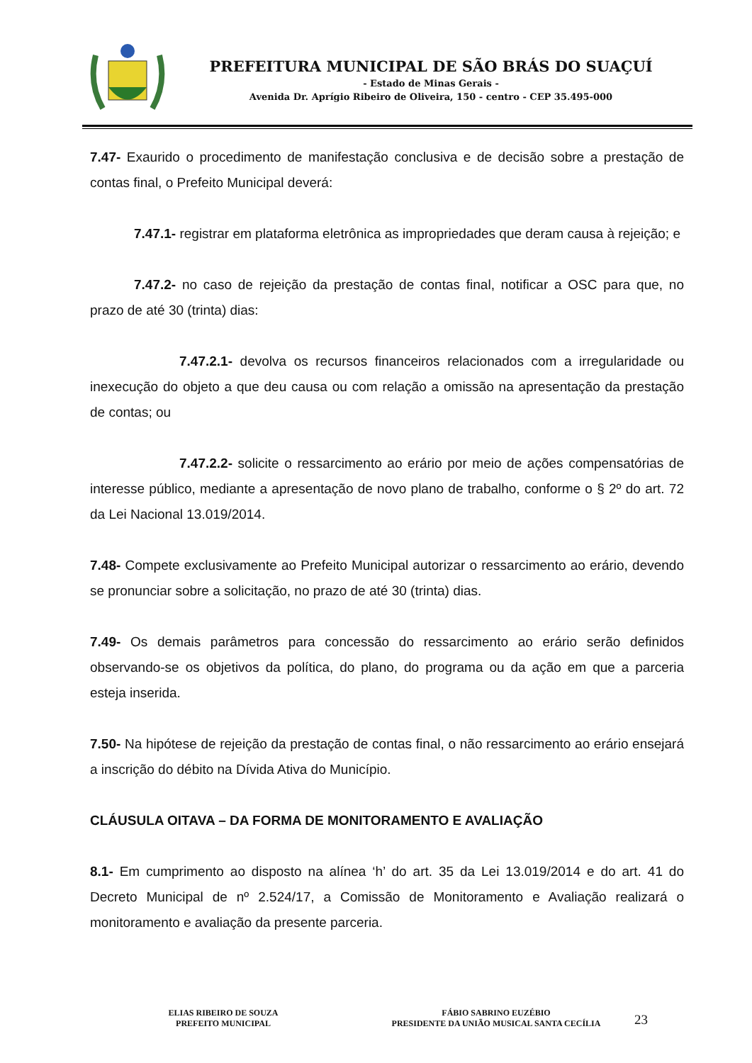PREFEITURA MUNICIPAL DE SÃO BRÁS DO SUAÇUÍ
- Estado de Minas Gerais -
Avenida Dr. Aprígio Ribeiro de Oliveira, 150 - centro - CEP 35.495-000
7.47- Exaurido o procedimento de manifestação conclusiva e de decisão sobre a prestação de contas final, o Prefeito Municipal deverá:
7.47.1- registrar em plataforma eletrônica as impropriedades que deram causa à rejeição; e
7.47.2- no caso de rejeição da prestação de contas final, notificar a OSC para que, no prazo de até 30 (trinta) dias:
7.47.2.1- devolva os recursos financeiros relacionados com a irregularidade ou inexecução do objeto a que deu causa ou com relação a omissão na apresentação da prestação de contas; ou
7.47.2.2- solicite o ressarcimento ao erário por meio de ações compensatórias de interesse público, mediante a apresentação de novo plano de trabalho, conforme o § 2º do art. 72 da Lei Nacional 13.019/2014.
7.48- Compete exclusivamente ao Prefeito Municipal autorizar o ressarcimento ao erário, devendo se pronunciar sobre a solicitação, no prazo de até 30 (trinta) dias.
7.49- Os demais parâmetros para concessão do ressarcimento ao erário serão definidos observando-se os objetivos da política, do plano, do programa ou da ação em que a parceria esteja inserida.
7.50- Na hipótese de rejeição da prestação de contas final, o não ressarcimento ao erário ensejará a inscrição do débito na Dívida Ativa do Município.
CLÁUSULA OITAVA – DA FORMA DE MONITORAMENTO E AVALIAÇÃO
8.1- Em cumprimento ao disposto na alínea ‘h’ do art. 35 da Lei 13.019/2014 e do art. 41 do Decreto Municipal de nº 2.524/17, a Comissão de Monitoramento e Avaliação realizará o monitoramento e avaliação da presente parceria.
ELIAS RIBEIRO DE SOUZA
PREFEITO MUNICIPAL
FÁBIO SABRINO EUZÉBIO
PRESIDENTE DA UNIÃO MUSICAL SANTA CECÍLIA
23